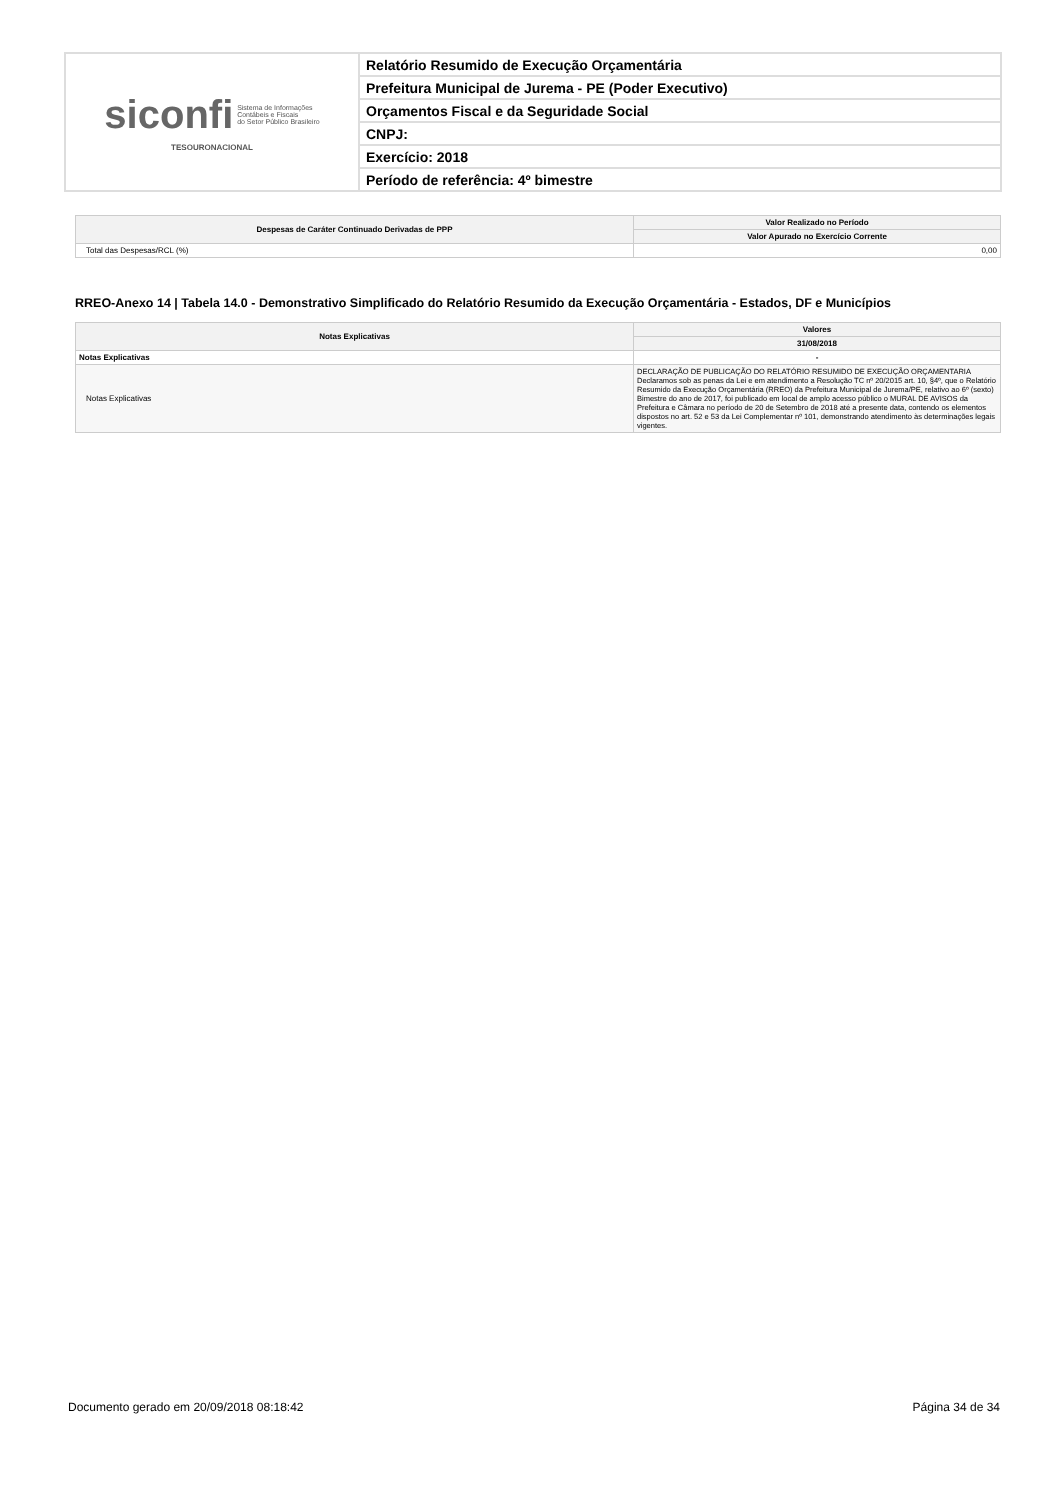| siconfi Sistema de Informações Contábeis e Fiscais do Setor Público Brasileiro TESOURONACIONAL | Relatório Resumido de Execução Orçamentária |
| | Prefeitura Municipal de Jurema - PE (Poder Executivo) |
| | Orçamentos Fiscal e da Seguridade Social |
| | CNPJ: |
| | Exercício: 2018 |
| | Período de referência: 4º bimestre |
| Despesas de Caráter Continuado Derivadas de PPP | Valor Realizado no Período |
| --- | --- |
| | Valor Apurado no Exercício Corrente |
| Total das Despesas/RCL (%) | 0,00 |
RREO-Anexo 14 | Tabela 14.0 - Demonstrativo Simplificado do Relatório Resumido da Execução Orçamentária - Estados, DF e Municípios
| Notas Explicativas | Valores |
| --- | --- |
| | 31/08/2018 |
| Notas Explicativas | - |
| Notas Explicativas | DECLARAÇÃO DE PUBLICAÇÃO DO RELATÓRIO RESUMIDO DE EXECUÇÃO ORÇAMENTARIA Declaramos sob as penas da Lei e em atendimento a Resolução TC nº 20/2015 art. 10, §4º, que o Relatório Resumido da Execução Orçamentária (RREO) da Prefeitura Municipal de Jurema/PE, relativo ao 6º (sexto) Bimestre do ano de 2017, foi publicado em local de amplo acesso público o MURAL DE AVISOS da Prefeitura e Câmara no período de 20 de Setembro de 2018 até a presente data, contendo os elementos dispostos no art. 52 e 53 da Lei Complementar nº 101, demonstrando atendimento às determinações legais vigentes. |
Documento gerado em 20/09/2018 08:18:42 Página 34 de 34